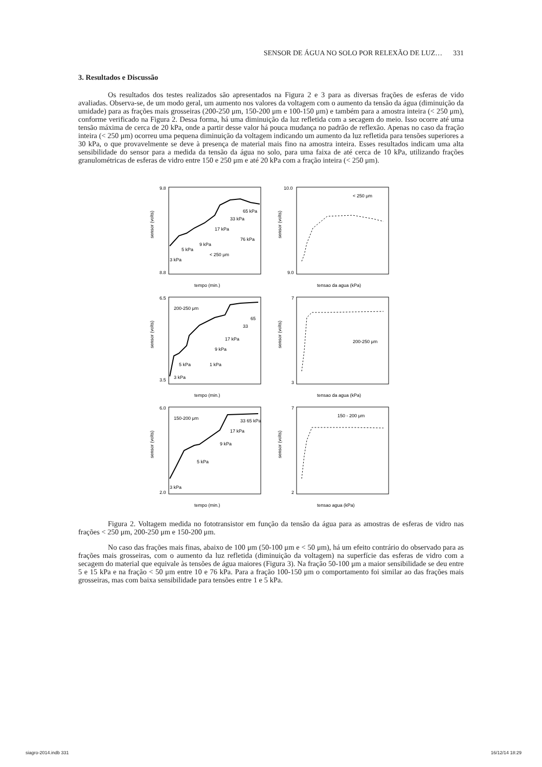SENSOR DE ÁGUA NO SOLO POR RELEXÃO DE LUZ… 331
3. Resultados e Discussão
Os resultados dos testes realizados são apresentados na Figura 2 e 3 para as diversas frações de esferas de vido avaliadas. Observa-se, de um modo geral, um aumento nos valores da voltagem com o aumento da tensão da água (diminuição da umidade) para as frações mais grosseiras (200-250 μm, 150-200 μm e 100-150 μm) e também para a amostra inteira (< 250 μm), conforme verificado na Figura 2. Dessa forma, há uma diminuição da luz refletida com a secagem do meio. Isso ocorre até uma tensão máxima de cerca de 20 kPa, onde a partir desse valor há pouca mudança no padrão de reflexão. Apenas no caso da fração inteira (< 250 μm) ocorreu uma pequena diminuição da voltagem indicando um aumento da luz refletida para tensões superiores a 30 kPa, o que provavelmente se deve à presença de material mais fino na amostra inteira. Esses resultados indicam uma alta sensibilidade do sensor para a medida da tensão da água no solo, para uma faixa de até cerca de 10 kPa, utilizando frações granulométricas de esferas de vidro entre 150 e 250 μm e até 20 kPa com a fração inteira (< 250 μm).
sensor (volts)
tempo (min.)
9.8
8.8
< 250 μm
3 kPa
5 kPa
9 kPa
17 kPa
33 kPa
65 kPa
76 kPa
sensor (volts)
tensao da agua (kPa)
10.0
9.0
< 250 μm
sensor (volts)
tempo (min.)
6.5
3.5
200-250 μm
3 kPa
5 kPa
1 kPa
9 kPa
17 kPa
33
65
sensor (volts)
tensao da agua (kPa)
7
3
200-250 μm
sensor (volts)
tempo (min.)
6.0
2.0
150-200 μm
3 kPa
5 kPa
9 kPa
17 kPa
33 65 kPa
sensor (volts)
tensao agua (kPa)
7
2
150 - 200 μm
Figura 2. Voltagem medida no fototransistor em função da tensão da água para as amostras de esferas de vidro nas frações < 250 μm, 200-250 μm e 150-200 μm.
No caso das frações mais finas, abaixo de 100 μm (50-100 μm e < 50 μm), há um efeito contrário do observado para as frações mais grosseiras, com o aumento da luz refletida (diminuição da voltagem) na superfície das esferas de vidro com a secagem do material que equivale às tensões de água maiores (Figura 3). Na fração 50-100 μm a maior sensibilidade se deu entre 5 e 15 kPa e na fração < 50 μm entre 10 e 76 kPa. Para a fração 100-150 μm o comportamento foi similar ao das frações mais grosseiras, mas com baixa sensibilidade para tensões entre 1 e 5 kPa.
siagro-2014.indb 331 16/12/14 18:29